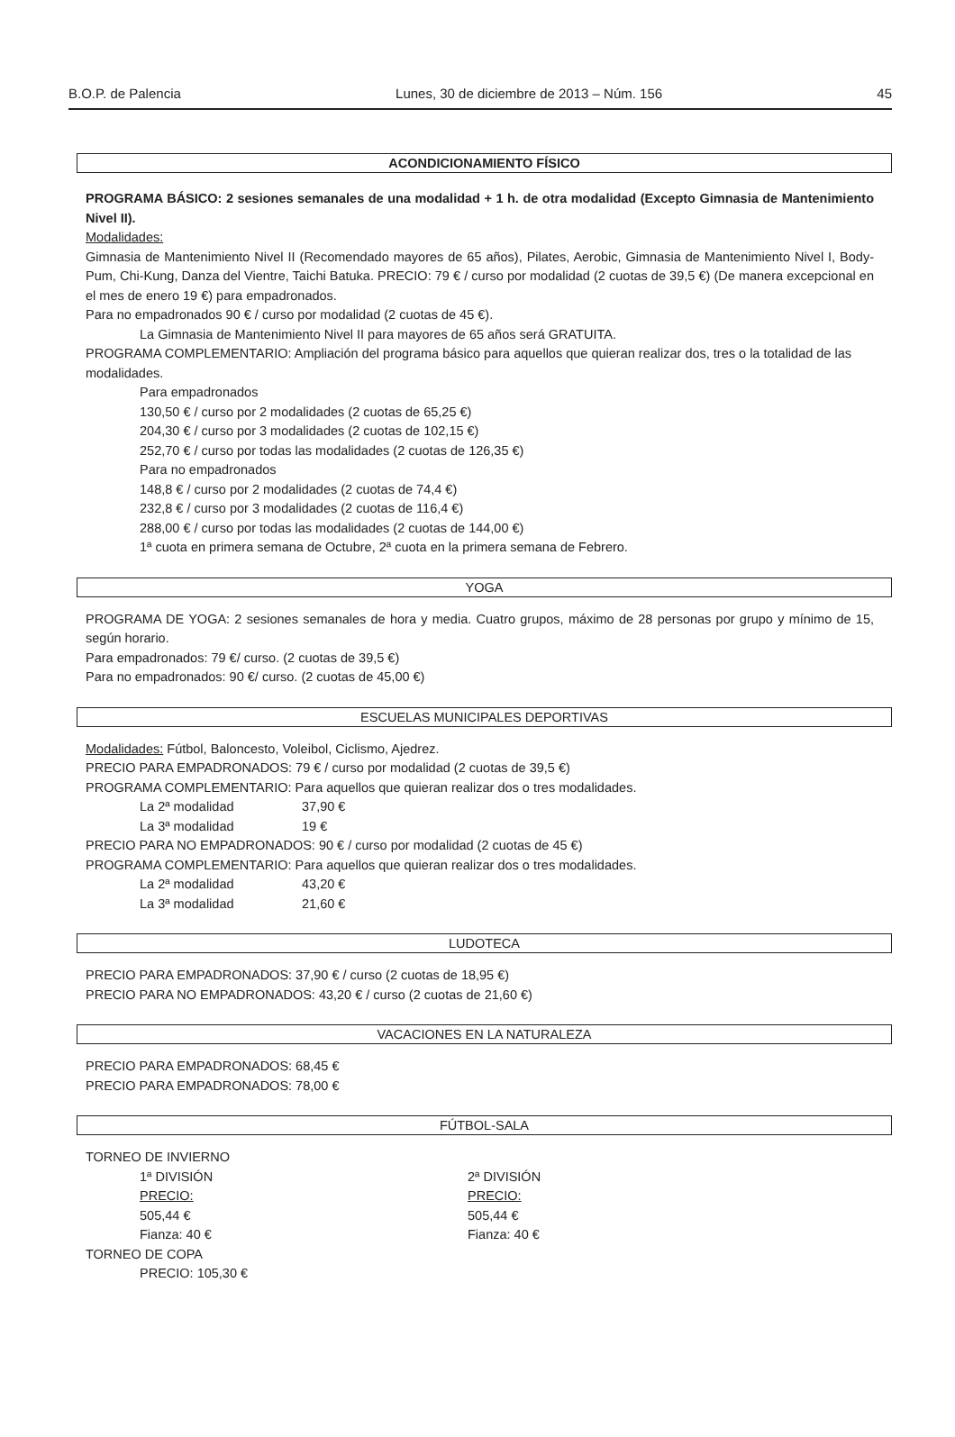B.O.P. de Palencia Lunes, 30 de diciembre de 2013 – Núm. 156 45
ACONDICIONAMIENTO FÍSICO
PROGRAMA BÁSICO: 2 sesiones semanales de una modalidad + 1 h. de otra modalidad (Excepto Gimnasia de Mantenimiento Nivel II).
Modalidades:
Gimnasia de Mantenimiento Nivel II (Recomendado mayores de 65 años), Pilates, Aerobic, Gimnasia de Mantenimiento Nivel I, Body-Pum, Chi-Kung, Danza del Vientre, Taichi Batuka. PRECIO: 79 € / curso por modalidad (2 cuotas de 39,5 €) (De manera excepcional en el mes de enero 19 €) para empadronados.
Para no empadronados 90 € / curso por modalidad (2 cuotas de 45 €).
La Gimnasia de Mantenimiento Nivel II para mayores de 65 años será GRATUITA.
PROGRAMA COMPLEMENTARIO: Ampliación del programa básico para aquellos que quieran realizar dos, tres o la totalidad de las modalidades.
Para empadronados
130,50 € / curso por 2 modalidades (2 cuotas de 65,25 €)
204,30 € / curso por 3 modalidades (2 cuotas de 102,15 €)
252,70 € / curso por todas las modalidades (2 cuotas de 126,35 €)
Para no empadronados
148,8 € / curso por 2 modalidades (2 cuotas de 74,4 €)
232,8 € / curso por 3 modalidades (2 cuotas de 116,4 €)
288,00 € / curso por todas las modalidades (2 cuotas de 144,00 €)
1ª cuota en primera semana de Octubre, 2ª cuota en la primera semana de Febrero.
YOGA
PROGRAMA DE YOGA: 2 sesiones semanales de hora y media. Cuatro grupos, máximo de 28 personas por grupo y mínimo de 15, según horario.
Para empadronados: 79 €/ curso. (2 cuotas de 39,5 €)
Para no empadronados: 90 €/ curso. (2 cuotas de 45,00 €)
ESCUELAS MUNICIPALES DEPORTIVAS
Modalidades: Fútbol, Baloncesto, Voleibol, Ciclismo, Ajedrez.
PRECIO PARA EMPADRONADOS: 79 € / curso por modalidad (2 cuotas de 39,5 €)
PROGRAMA COMPLEMENTARIO: Para aquellos que quieran realizar dos o tres modalidades.
La 2ª modalidad 37,90 €
La 3ª modalidad 19 €
PRECIO PARA NO EMPADRONADOS: 90 € / curso por modalidad (2 cuotas de 45 €)
PROGRAMA COMPLEMENTARIO: Para aquellos que quieran realizar dos o tres modalidades.
La 2ª modalidad 43,20 €
La 3ª modalidad 21,60 €
LUDOTECA
PRECIO PARA EMPADRONADOS: 37,90 € / curso (2 cuotas de 18,95 €)
PRECIO PARA NO EMPADRONADOS: 43,20 € / curso (2 cuotas de 21,60 €)
VACACIONES EN LA NATURALEZA
PRECIO PARA EMPADRONADOS: 68,45 €
PRECIO PARA EMPADRONADOS: 78,00 €
FÚTBOL-SALA
TORNEO DE INVIERNO
1ª DIVISIÓN
PRECIO:
505,44 €
Fianza: 40 €
2ª DIVISIÓN
PRECIO:
505,44 €
Fianza: 40 €
TORNEO DE COPA
PRECIO: 105,30 €